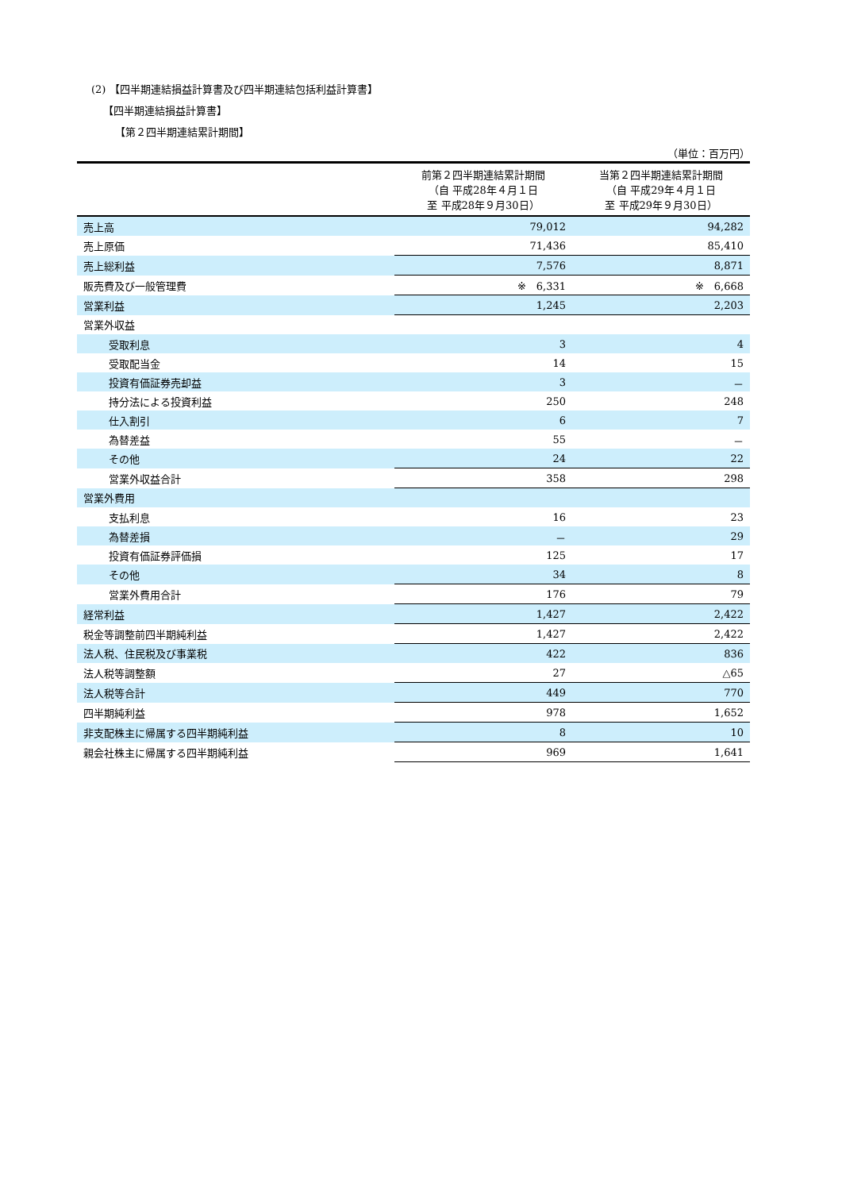(2) 【四半期連結損益計算書及び四半期連結包括利益計算書】
【四半期連結損益計算書】
【第２四半期連結累計期間】
（単位：百万円）
| | 前第２四半期連結累計期間 （自 平成28年４月１日 至 平成28年９月30日） | 当第２四半期連結累計期間 （自 平成29年４月１日 至 平成29年９月30日） |
| 売上高 | 79,012 | 94,282 |
| 売上原価 | 71,436 | 85,410 |
| 売上総利益 | 7,576 | 8,871 |
| 販売費及び一般管理費 | ※ 6,331 | ※ 6,668 |
| 営業利益 | 1,245 | 2,203 |
| 営業外収益 | | |
| 受取利息 | 3 | 4 |
| 受取配当金 | 14 | 15 |
| 投資有価証券売却益 | 3 | － |
| 持分法による投資利益 | 250 | 248 |
| 仕入割引 | 6 | 7 |
| 為替差益 | 55 | － |
| その他 | 24 | 22 |
| 営業外収益合計 | 358 | 298 |
| 営業外費用 | | |
| 支払利息 | 16 | 23 |
| 為替差損 | － | 29 |
| 投資有価証券評価損 | 125 | 17 |
| その他 | 34 | 8 |
| 営業外費用合計 | 176 | 79 |
| 経常利益 | 1,427 | 2,422 |
| 税金等調整前四半期純利益 | 1,427 | 2,422 |
| 法人税、住民税及び事業税 | 422 | 836 |
| 法人税等調整額 | 27 | △65 |
| 法人税等合計 | 449 | 770 |
| 四半期純利益 | 978 | 1,652 |
| 非支配株主に帰属する四半期純利益 | 8 | 10 |
| 親会社株主に帰属する四半期純利益 | 969 | 1,641 |